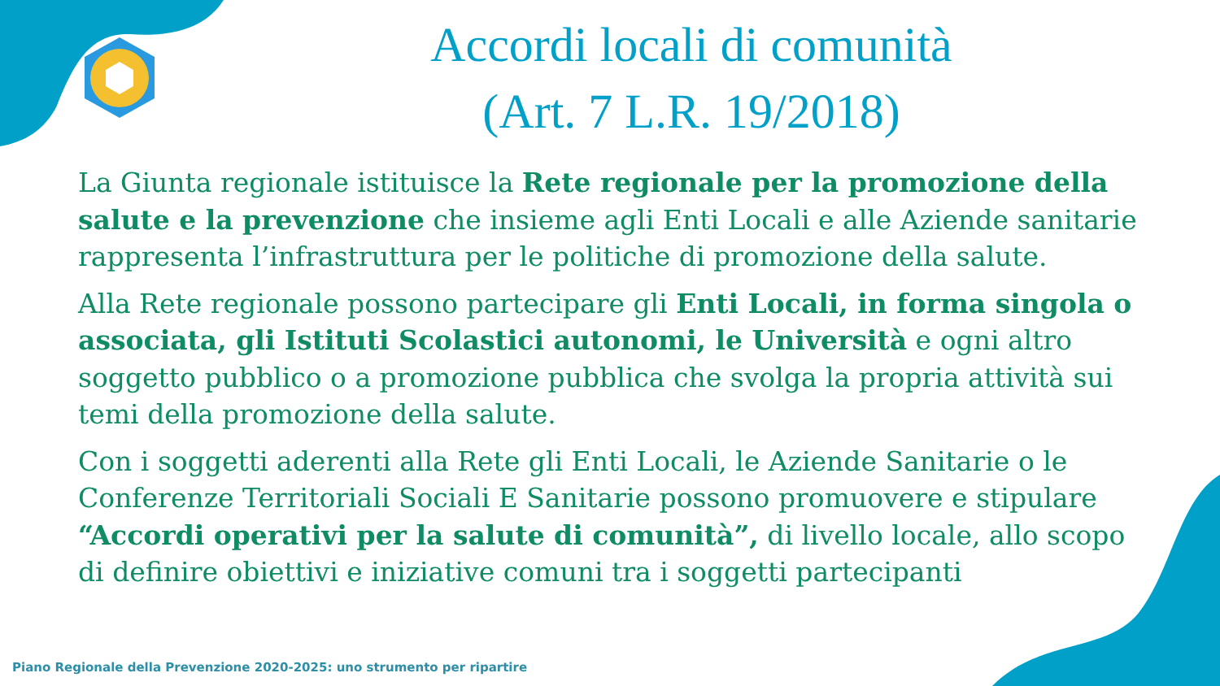Accordi locali di comunità
(Art. 7 L.R. 19/2018)
La Giunta regionale istituisce la Rete regionale per la promozione della salute e la prevenzione che insieme agli Enti Locali e alle Aziende sanitarie rappresenta l’infrastruttura per le politiche di promozione della salute.
Alla Rete regionale possono partecipare gli Enti Locali, in forma singola o associata, gli Istituti Scolastici autonomi, le Università e ogni altro soggetto pubblico o a promozione pubblica che svolga la propria attività sui temi della promozione della salute.
Con i soggetti aderenti alla Rete gli Enti Locali, le Aziende Sanitarie o le Conferenze Territoriali Sociali E Sanitarie possono promuovere e stipulare “Accordi operativi per la salute di comunità”, di livello locale, allo scopo di definire obiettivi e iniziative comuni tra i soggetti partecipanti
Piano Regionale della Prevenzione 2020-2025: uno strumento per ripartire